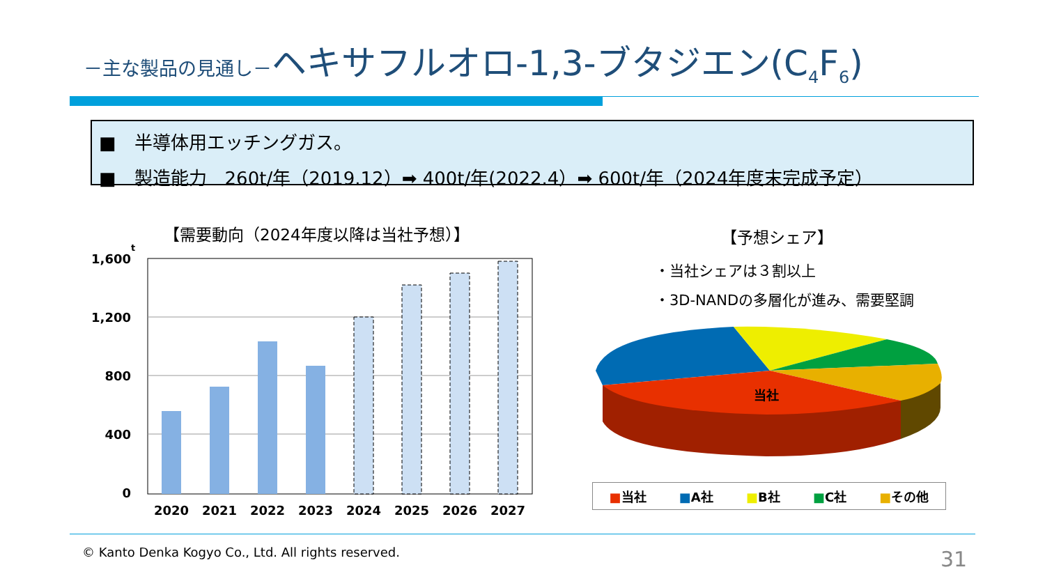－主な製品の見通し－ヘキサフルオロ-1,3-ブタジエン(C<sub>4</sub>F<sub>6</sub>)
■　半導体用エッチングガス。
■　製造能力　260t/年（2019.12）➡ 400t/年(2022.4）➡ 600t/年（2024年度末完成予定）
【需要動向（2024年度以降は当社予想）】
t
1,600
1,200
800
400
0
2020
2021
2022
2023
2024
2025
2026
2027
【予想シェア】
・当社シェアは３割以上
・3D-NANDの多層化が進み、需要堅調
当社
■当社 ■A社 ■B社 ■C社 ■その他
© Kanto Denka Kogyo Co., Ltd. All rights reserved.
31